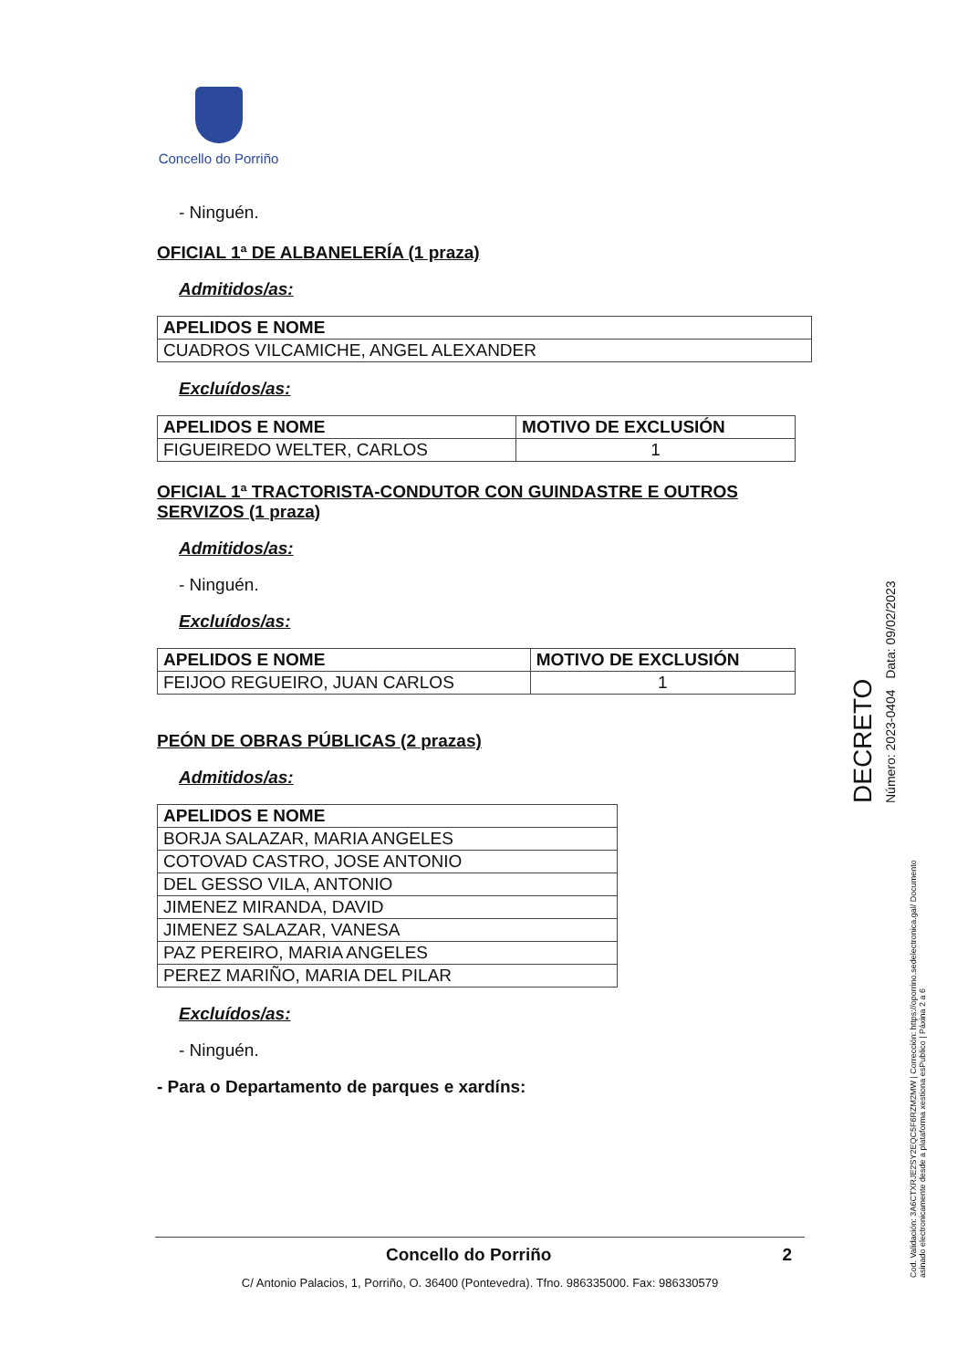Concello do Porriño
- Ninguén.
OFICIAL 1ª DE ALBANELERÍA (1 praza)
Admitidos/as:
| APELIDOS E NOME |
| --- |
| CUADROS VILCAMICHE, ANGEL ALEXANDER |
Excluídos/as:
| APELIDOS E NOME | MOTIVO DE EXCLUSIÓN |
| --- | --- |
| FIGUEIREDO WELTER, CARLOS | 1 |
OFICIAL 1ª TRACTORISTA-CONDUTOR CON GUINDASTRE E OUTROS SERVIZOS (1 praza)
Admitidos/as:
- Ninguén.
Excluídos/as:
| APELIDOS E NOME | MOTIVO DE EXCLUSIÓN |
| --- | --- |
| FEIJOO REGUEIRO, JUAN CARLOS | 1 |
PEÓN DE OBRAS PÚBLICAS (2 prazas)
Admitidos/as:
| APELIDOS E NOME |
| --- |
| BORJA SALAZAR, MARIA ANGELES |
| COTOVAD CASTRO, JOSE ANTONIO |
| DEL GESSO VILA, ANTONIO |
| JIMENEZ MIRANDA, DAVID |
| JIMENEZ SALAZAR, VANESA |
| PAZ PEREIRO, MARIA ANGELES |
| PEREZ MARIÑO, MARIA DEL PILAR |
Excluídos/as:
- Ninguén.
- Para o Departamento de parques e xardíns:
Concello do Porriño 2
C/ Antonio Palacios, 1, Porriño, O. 36400 (Pontevedra). Tfno. 986335000. Fax: 986330579
DECRETO
Número: 2023-0404 Data: 09/02/2023
Cod. Validación: 3A6CTXRJE2SY2EQC5F6RZM2MW | Corrección: https://oporrino.sedelectronica.gal/ Documento asinado electronicamente desde a plataforma xestiona esPublico | Páxina 2 a 6